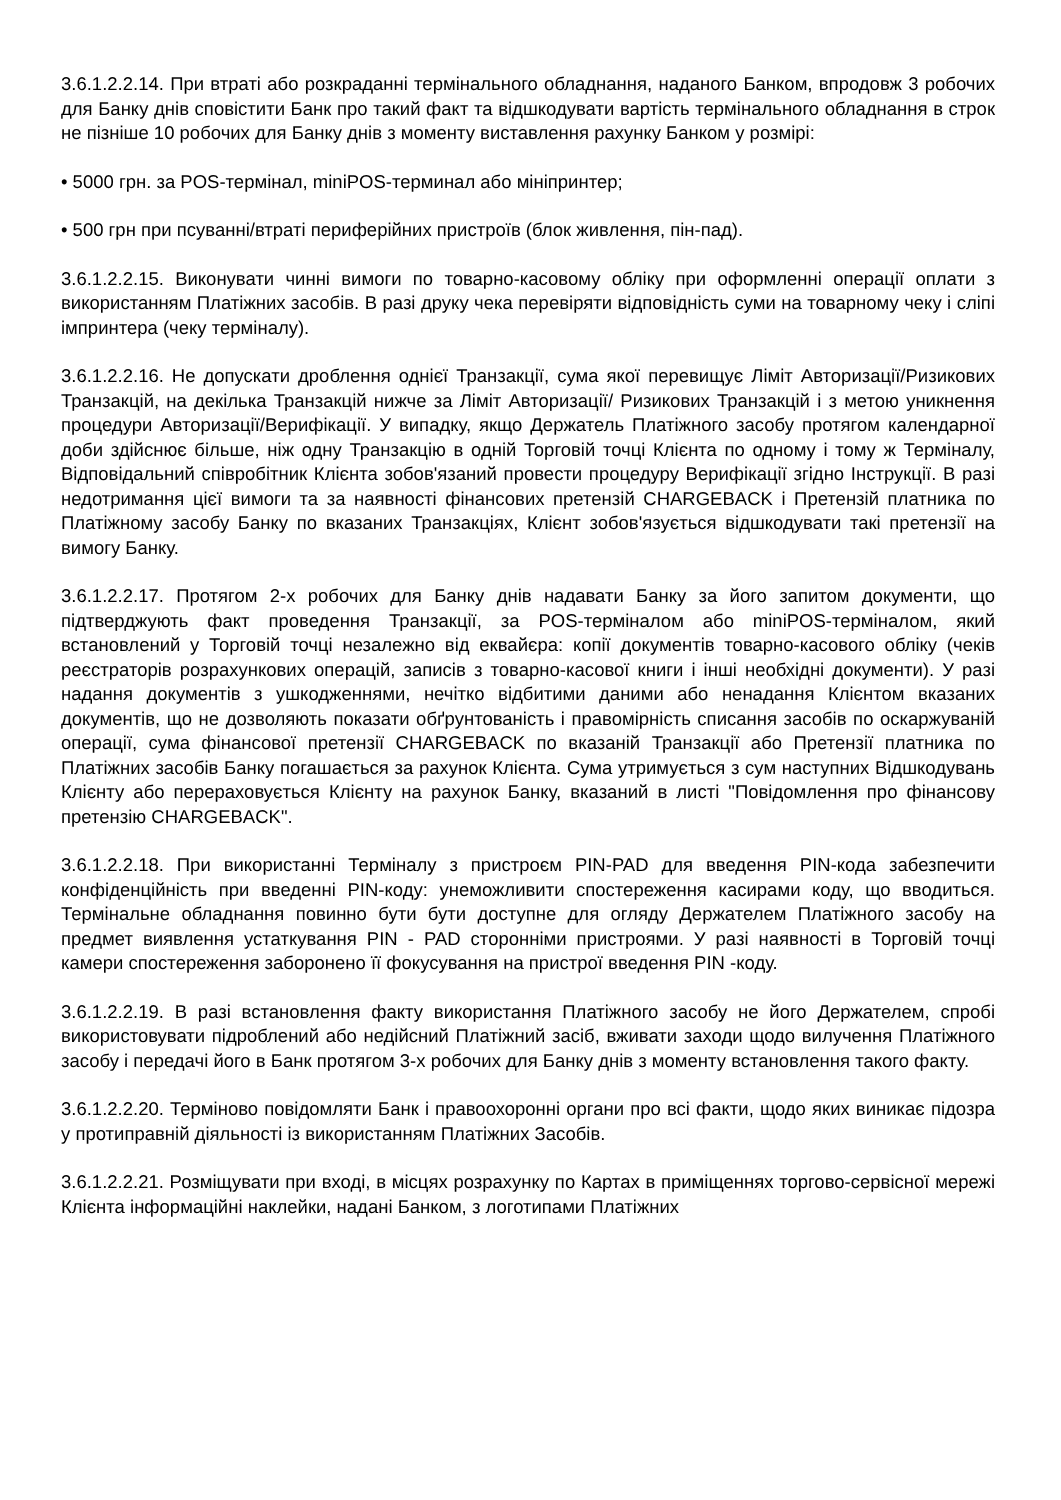3.6.1.2.2.14. При втраті або розкраданні термінального обладнання, наданого Банком, впродовж 3 робочих для Банку днів сповістити Банк про такий факт та відшкодувати вартість термінального обладнання в строк не пізніше 10 робочих для Банку днів з моменту виставлення рахунку Банком у розмірі:
• 5000 грн. за POS-термінал, miniPOS-терминал або мініпринтер;
• 500 грн при псуванні/втраті периферійних пристроїв (блок живлення, пін-пад).
3.6.1.2.2.15. Виконувати чинні вимоги по товарно-касовому обліку при оформленні операції оплати з використанням Платіжних засобів. В разі друку чека перевіряти відповідність суми на товарному чеку і сліпі імпринтера (чеку терміналу).
3.6.1.2.2.16. Не допускати дроблення однієї Транзакції, сума якої перевищує Ліміт Авторизації/Ризикових Транзакцій, на декілька Транзакцій нижче за Ліміт Авторизації/ Ризикових Транзакцій і з метою уникнення процедури Авторизації/Верифікації. У випадку, якщо Держатель Платіжного засобу протягом календарної доби здійснює більше, ніж одну Транзакцію в одній Торговій точці Клієнта по одному і тому ж Терміналу, Відповідальний співробітник Клієнта зобов'язаний провести процедуру Верифікації згідно Інструкції. В разі недотримання цієї вимоги та за наявності фінансових претензій CHARGEBACK і Претензій платника по Платіжному засобу Банку по вказаних Транзакціях, Клієнт зобов'язується відшкодувати такі претензії на вимогу Банку.
3.6.1.2.2.17. Протягом 2-х робочих для Банку днів надавати Банку за його запитом документи, що підтверджують факт проведення Транзакції, за POS-терміналом або miniPOS-терміналом, який встановлений у Торговій точці незалежно від еквайєра: копії документів товарно-касового обліку (чеків реєстраторів розрахункових операцій, записів з товарно-касової книги і інші необхідні документи). У разі надання документів з ушкодженнями, нечітко відбитими даними або ненадання Клієнтом вказаних документів, що не дозволяють показати обґрунтованість і правомірність списання засобів по оскаржуваній операції, сума фінансової претензії CHARGEBACK по вказаній Транзакції або Претензії платника по Платіжних засобів Банку погашається за рахунок Клієнта. Сума утримується з сум наступних Відшкодувань Клієнту або перераховується Клієнту на рахунок Банку, вказаний в листі "Повідомлення про фінансову претензію CHARGEBACK".
3.6.1.2.2.18. При використанні Терміналу з пристроєм PIN-PAD для введення PIN-кода забезпечити конфіденційність при введенні PIN-коду: унеможливити спостереження касирами коду, що вводиться. Термінальне обладнання повинно бути бути доступне для огляду Держателем Платіжного засобу на предмет виявлення устаткування PIN - PAD сторонніми пристроями. У разі наявності в Торговій точці камери спостереження заборонено її фокусування на пристрої введення PIN -коду.
3.6.1.2.2.19. В разі встановлення факту використання Платіжного засобу не його Держателем, спробі використовувати підроблений або недійсний Платіжний засіб, вживати заходи щодо вилучення Платіжного засобу і передачі його в Банк протягом 3-х робочих для Банку днів з моменту встановлення такого факту.
3.6.1.2.2.20. Терміново повідомляти Банк і правоохоронні органи про всі факти, щодо яких виникає підозра у протиправній діяльності із використанням Платіжних Засобів.
3.6.1.2.2.21. Розміщувати при вході, в місцях розрахунку по Картах в приміщеннях торгово-сервісної мережі Клієнта інформаційні наклейки, надані Банком, з логотипами Платіжних